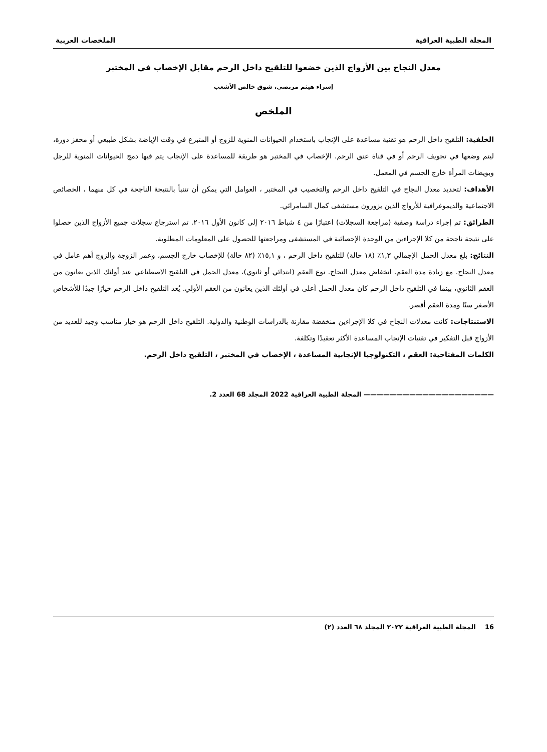المجلة الطبية العراقية الملخصات العربية
معدل النجاح بين الأزواج الذين خضعوا للتلقيح داخل الرحم مقابل الإخصاب في المختبر
إسراء هيثم مرتضى، شوق خالص الأشعب
الملخص
الخلفية: التلقيح داخل الرحم هو تقنية مساعدة على الإنجاب باستخدام الحيوانات المنوية للزوج أو المتبرع في وقت الإباضة بشكل طبيعي أو محفز دورة، ليتم وضعها في تجويف الرحم أو في قناة عنق الرحم. الإخصاب في المختبر هو طريقة للمساعدة على الإنجاب يتم فيها دمج الحيوانات المنوية للرجل وبويضات المرأة خارج الجسم في المعمل.
الأهداف: لتحديد معدل النجاح في التلقيح داخل الرحم والتخصيب في المختبر ، العوامل التي يمكن أن تتنبأ بالنتيجة الناجحة في كل منهما ، الخصائص الاجتماعية والديموغرافية للأزواج الذين يزورون مستشفى كمال السامرائي.
الطرائق: تم إجراء دراسة وصفية (مراجعة السجلات) اعتبارًا من ٤ شباط ٢٠١٦ إلى كانون الأول ٢٠١٦. تم استرجاع سجلات جميع الأزواج الذين حصلوا على نتيجة ناجحة من كلا الإجراءين من الوحدة الإحصائية في المستشفى ومراجعتها للحصول على المعلومات المطلوبة.
النتائج: بلغ معدل الحمل الإجمالي ١,٣٪ (١٨ حالة) للتلقيح داخل الرحم ، و ١٥,١٪ (٨٢ حالة) للإخصاب خارج الجسم، وعمر الزوجة والزوج أهم عامل في معدل النجاح. مع زيادة مدة العقم. انخفاض معدل النجاح. نوع العقم (ابتدائي أو ثانوي)، معدل الحمل في التلقيح الاصطناعي عند أولئك الذين يعانون من العقم الثانوي، بينما في التلقيح داخل الرحم كان معدل الحمل أعلى في أولئك الذين يعانون من العقم الأولي. يُعد التلقيح داخل الرحم خيارًا جيدًا للأشخاص الأصغر سنًا ومدة العقم أقصر.
الاستنتاجات: كانت معدلات النجاح في كلا الإجراءين منخفضة مقارنة بالدراسات الوطنية والدولية. التلقيح داخل الرحم هو خيار مناسب وجيد للعديد من الأزواج قبل التفكير في تقنيات الإنجاب المساعدة الأكثر تعقيدًا وتكلفة.
الكلمات المفتاحية: العقم ، التكنولوجيا الإنجابية المساعدة ، الإخصاب في المختبر ، التلقيح داخل الرحم.
———————————————————— المجلة الطبية العراقية 2022 المجلد 68 العدد 2.
16 المجلة الطبية العراقية ٢٠٢٢ المجلد ٦٨ العدد (٢)